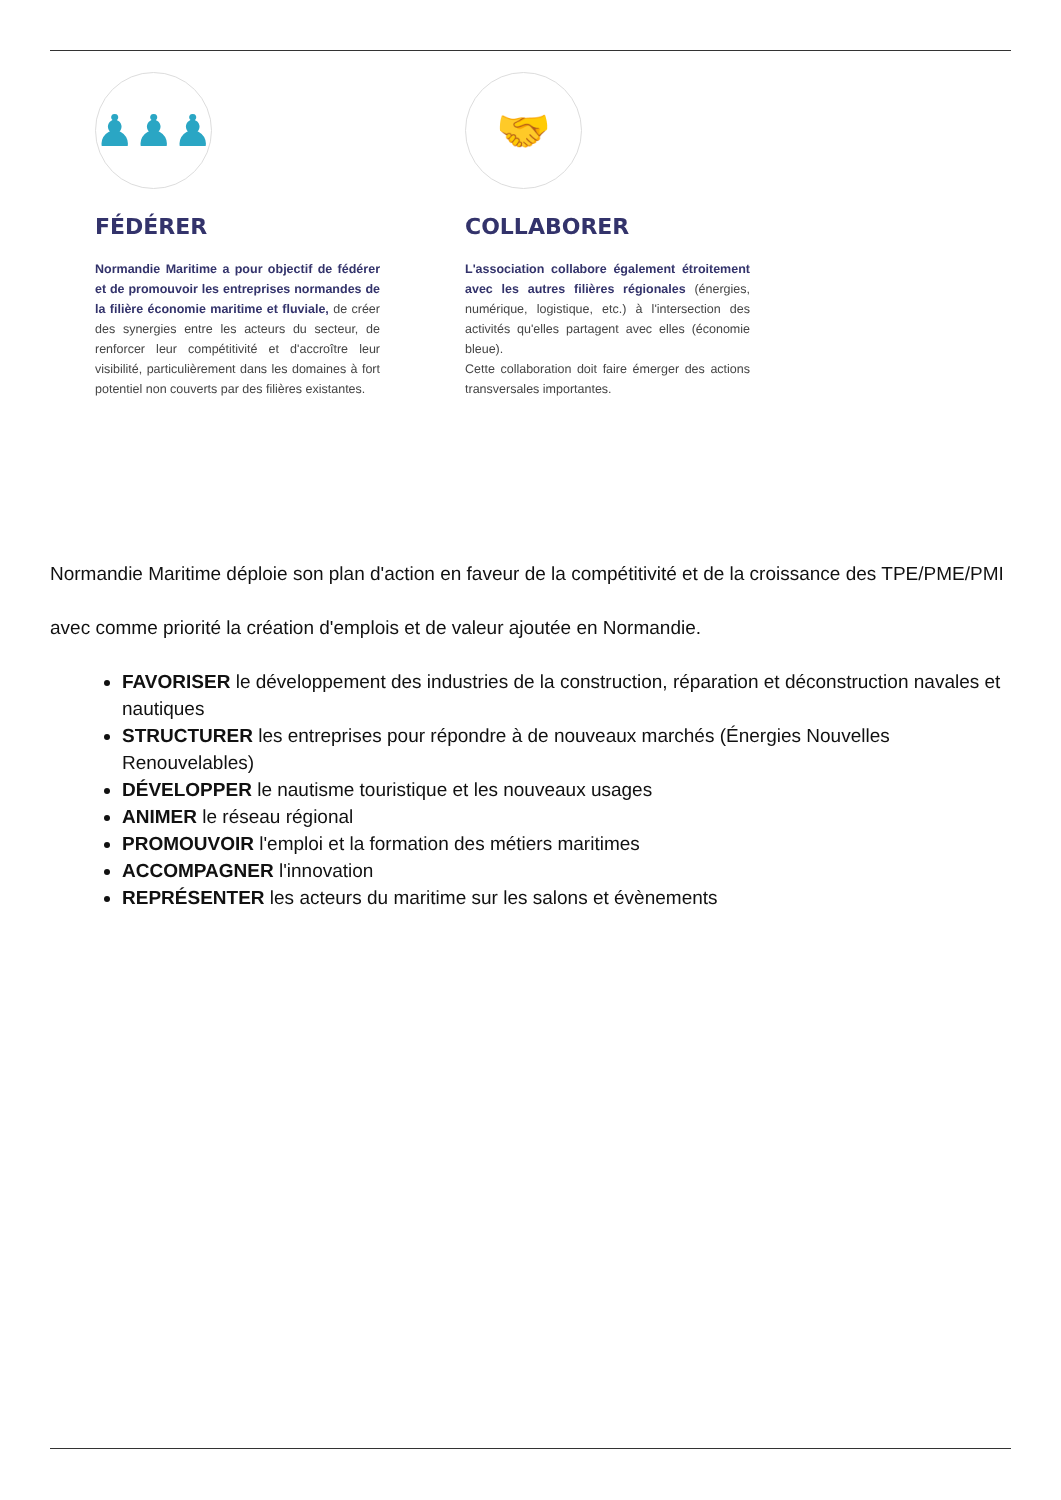♟♟♟
FÉDÉRER
Normandie Maritime a pour objectif de fédérer et de promouvoir les entreprises normandes de la filière économie maritime et fluviale, de créer des synergies entre les acteurs du secteur, de renforcer leur compétitivité et d'accroître leur visibilité, particulièrement dans les domaines à fort potentiel non couverts par des filières existantes.
🤝
COLLABORER
L'association collabore également étroitement avec les autres filières régionales (énergies, numérique, logistique, etc.) à l'intersection des activités qu'elles partagent avec elles (économie bleue).
Cette collaboration doit faire émerger des actions transversales importantes.
Normandie Maritime déploie son plan d'action en faveur de la compétitivité et de la croissance des TPE/PME/PMI
avec comme priorité la création d'emplois et de valeur ajoutée en Normandie.
FAVORISER le développement des industries de la construction, réparation et déconstruction navales et nautiques
STRUCTURER les entreprises pour répondre à de nouveaux marchés (Énergies Nouvelles Renouvelables)
DÉVELOPPER le nautisme touristique et les nouveaux usages
ANIMER le réseau régional
PROMOUVOIR l'emploi et la formation des métiers maritimes
ACCOMPAGNER l'innovation
REPRÉSENTER les acteurs du maritime sur les salons et évènements